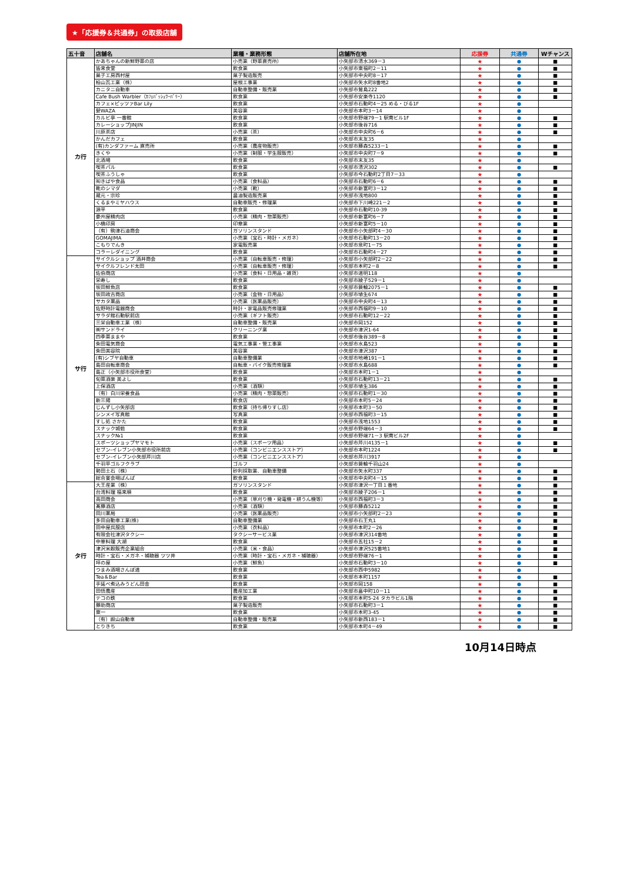★「応援券＆共通券」の取扱店舗
| 五十音 | 店舗名 | 業種・業務形態 | 店舗所在地 | 応援券 | 共通券 | Wチャンス |
| --- | --- | --- | --- | --- | --- | --- |
| カ行 | かあちゃんの新鮮野菜の店 | 小売業（野菜直売所） | 小矢部市清水369－3 | ★ | ● | ■ |
| | 皆来食堂 | 飲食業 | 小矢部市東福町2－11 | ★ | ● | ■ |
| | 菓子工房西村屋 | 菓子製造販売 | 小矢部市中央町8－17 | ★ | ● | ■ |
| | 柏山瓦工業（株） | 屋根工事業 | 小矢部市矢水町8番地2 | ★ | ● | ■ |
| | カニタニ自動車 | 自動車整備・販売業 | 小矢部市鷲島222 | ★ | ● | ■ |
| | Cafe Bush Warbler（ｶﾌｪﾊﾞｯｼｭﾜｰﾊﾞﾘｰ） | 飲食業 | 小矢部市安楽寺1120 | ★ | ● | ■ |
| | カフェ×ピッツァBar Lily | 飲食業 | 小矢部市石動町4－25 める・びる1F | ★ | ● | |
| | 髪WAZA | 美容業 | 小矢部市本町3－14 | ★ | ● | |
| | カルビ亭 一番館 | 飲食業 | 小矢部市野端79－1 駅南ビル1F | ★ | ● | ■ |
| | カレーショップJINJIN | 飲食業 | 小矢部市後谷716 | ★ | ● | ■ |
| | 川原茶店 | 小売業（茶） | 小矢部市中央町6－6 | ★ | ● | ■ |
| | かんだカフェ | 飲食業 | 小矢部市末友35 | ★ | ● | |
| | (有)カンダファーム 直売所 | 小売業（農産物販売） | 小矢部市藤森5233－1 | ★ | ● | ■ |
| | きくや | 小売業（制服・学生服販売） | 小矢部市中央町7－9 | ★ | ● | ■ |
| | 北酒場 | 飲食業 | 小矢部市末友35 | ★ | ● | |
| | 喫茶パル | 飲食業 | 小矢部市清沢302 | ★ | ● | ■ |
| | 喫茶ふうしゃ | 飲食業 | 小矢部市今石動町2丁目7－33 | ★ | ● | |
| | ㈲きばや食品 | 小売業（食料品） | 小矢部市石動町6－6 | ★ | ● | ■ |
| | 靴のシマダ | 小売業（靴） | 小矢部市新富町3－12 | ★ | ● | ■ |
| | 蔵元・宗珍 | 醤油製造販売業 | 小矢部市浅地800 | ★ | ● | ■ |
| | くるまやミヤハウス | 自動車販売・修理業 | 小矢部市下川崎221－2 | ★ | ● | ■ |
| | 源平 | 飲食業 | 小矢部市石動町10-39 | ★ | ● | ■ |
| | 豪州屋精肉店 | 小売業（精肉・惣菜販売） | 小矢部市新富町6－7 | ★ | ● | ■ |
| | 小橋印房 | 印章業 | 小矢部市新富町5－10 | ★ | ● | ■ |
| | （有）駒津石油商会 | ガソリンスタンド | 小矢部市小矢部町4－30 | ★ | ● | ■ |
| | GOMAJIMA | 小売業（宝石・時計・メガネ） | 小矢部市石動町13－20 | ★ | ● | ■ |
| | こもりでんき | 家電販売業 | 小矢部市泉町1－75 | ★ | ● | ■ |
| | コラーレダイニング | 飲食業 | 小矢部市石動町4－27 | ★ | ● | ■ |
| サ行 | サイクルショップ 酒井商会 | 小売業（自転車販売・修理） | 小矢部市小矢部町2－22 | ★ | ● | ■ |
| | サイクルフレンド太田 | 小売業（自転車販売・修理） | 小矢部市本町2－8 | ★ | ● | ■ |
| | 佐伯商店 | 小売業（食料・日用品・雑貨） | 小矢部市道明118 | ★ | ● | |
| | 栄寿し | 飲食業 | 小矢部市綾子529－1 | ★ | ● | |
| | 坂田鮮魚店 | 飲食業 | 小矢部市蓑輪2075－1 | ★ | ● | ■ |
| | 坂田政吉商店 | 小売業（金物・日用品） | 小矢部市埴生674 | ★ | ● | ■ |
| | サカタ薬品 | 小売業（医薬品販売） | 小矢部市中央町4－13 | ★ | ● | ■ |
| | 佐野時計電器商会 | 時計・家電品販売修理業 | 小矢部市西福町9－10 | ★ | ● | ■ |
| | サラダ館石動駅前店 | 小売業（ギフト販売） | 小矢部市石動町12－22 | ★ | ● | ■ |
| | 三栄自動車工業（株） | 自動車整備・販売業 | 小矢部市岡152 | ★ | ● | ■ |
| | ㈱サンドライ | クリーニング業 | 小矢部市津沢1-64 | ★ | ● | ■ |
| | 四季菜ままや | 飲食業 | 小矢部市後谷389－8 | ★ | ● | ■ |
| | 柴田電気商会 | 電気工事業・管工事業 | 小矢部市水島523 | ★ | ● | ■ |
| | 柴田美容院 | 美容業 | 小矢部市津沢387 | ★ | ● | ■ |
| | (有)シブヤ自動車 | 自動車整備業 | 小矢部市地崎191－1 | ★ | ● | ■ |
| | 島田自転車商会 | 自転車・バイク販売修理業 | 小矢部市水島688 | ★ | ● | ■ |
| | 島正（小矢部市役所食堂） | 飲食業 | 小矢部市本町1－1 | ★ | ● | |
| | 旬菜酒楽 美よし | 飲食業 | 小矢部市石動町13－21 | ★ | ● | ■ |
| | 上保酒店 | 小売業（酒類） | 小矢部市埴生386 | ★ | ● | ■ |
| | （有）白川栄養食品 | 小売業（精肉・惣菜販売） | 小矢部市石動町1－30 | ★ | ● | ■ |
| | 新三陽 | 飲食店 | 小矢部市本町5－24 | ★ | ● | ■ |
| | じんずし小矢部店 | 飲食業（持ち帰りすし店） | 小矢部市本町3－50 | ★ | ● | ■ |
| | シンメイ写真館 | 写真業 | 小矢部市西福町3－15 | ★ | ● | ■ |
| | すし処 さかた | 飲食業 | 小矢部市浅地1553 | ★ | ● | ■ |
| | スナック城砦 | 飲食業 | 小矢部市野端64－3 | ★ | ● | ■ |
| | スナック№1 | 飲食業 | 小矢部市野端71－3 駅南ビル2F | ★ | ● | |
| | スポーツショップヤマモト | 小売業（スポーツ用品） | 小矢部市芹川4135－1 | ★ | ● | ■ |
| | セブン-イレブン小矢部市役所前店 | 小売業（コンビニエンスストア） | 小矢部市本町1224 | ★ | ● | ■ |
| | セブン-イレブン小矢部芹川店 | 小売業（コンビニエンスストア） | 小矢部市芹川3917 | ★ | ● | |
| | 千羽平ゴルフクラブ | ゴルフ | 小矢部市蓑輪千羽山24 | ★ | ● | |
| | 勢田土石（株） | 砂利採取業、自動車整備 | 小矢部市矢水町337 | ★ | ● | ■ |
| | 総合宴会場ぱんぱ | 飲食業 | 小矢部市中央町4－15 | ★ | ● | ■ |
| タ行 | 大王産業（株） | ガソリンスタンド | 小矢部市津沢一丁目１番地 | ★ | ● | ■ |
| | 台湾料理 福来順 | 飲食業 | 小矢部市綾子206－1 | ★ | ● | ■ |
| | 高田商会 | 小売業（草刈り機・発電機・耕うん機等） | 小矢部市西福町3－3 | ★ | ● | ■ |
| | 髙藤酒店 | 小売業（酒類） | 小矢部市藤森5212 | ★ | ● | ■ |
| | 田川薬局 | 小売業（医薬品販売） | 小矢部市小矢部町2－23 | ★ | ● | ■ |
| | 多田自動車工業(株) | 自動車整備業 | 小矢部市石王丸1 | ★ | ● | ■ |
| | 田中屋呉服店 | 小売業（衣料品） | 小矢部市本町2－26 | ★ | ● | ■ |
| | 有限会社津沢タクシー | タクシーサービス業 | 小矢部市津沢314番地 | ★ | ● | ■ |
| | 中華料理 大湖 | 飲食業 | 小矢部市五社15－2 | ★ | ● | ■ |
| | 津沢米穀販売企業組合 | 小売業（米・食品） | 小矢部市津沢525番地1 | ★ | ● | ■ |
| | 時計・宝石・メガネ・補聴器 ツツ井 | 小売業（時計・宝石・メガネ・補聴器） | 小矢部市野端76－1 | ★ | ● | ■ |
| | 坪の屋 | 小売業（鮮魚） | 小矢部市石動町3－10 | ★ | ● | ■ |
| | つまみ酒場さんぽ道 | 飲食業 | 小矢部市西中5982 | ★ | ● | |
| | Tea＆Bar | 飲食業 | 小矢部市本町1157 | ★ | ● | ■ |
| | 手延べ煮込みうどん田舎 | 飲食業 | 小矢部市岡158 | ★ | ● | ■ |
| | 田悟農産 | 農産加工業 | 小矢部市畠中町10－11 | ★ | ● | ■ |
| | テコの鉄 | 飲食業 | 小矢部市本町5-24 タカラビル1階 | ★ | ● | ■ |
| | 藤助商店 | 菓子製造販売 | 小矢部市石動町3－1 | ★ | ● | ■ |
| | 東一 | 飲食業 | 小矢部市本町3-45 | ★ | ● | ■ |
| | （有）殿山自動車 | 自動車整備・販売業 | 小矢部市新西183－1 | ★ | ● | ■ |
| | とりきち | 飲食業 | 小矢部市本町4－49 | ★ | ● | ■ |
10月14日時点